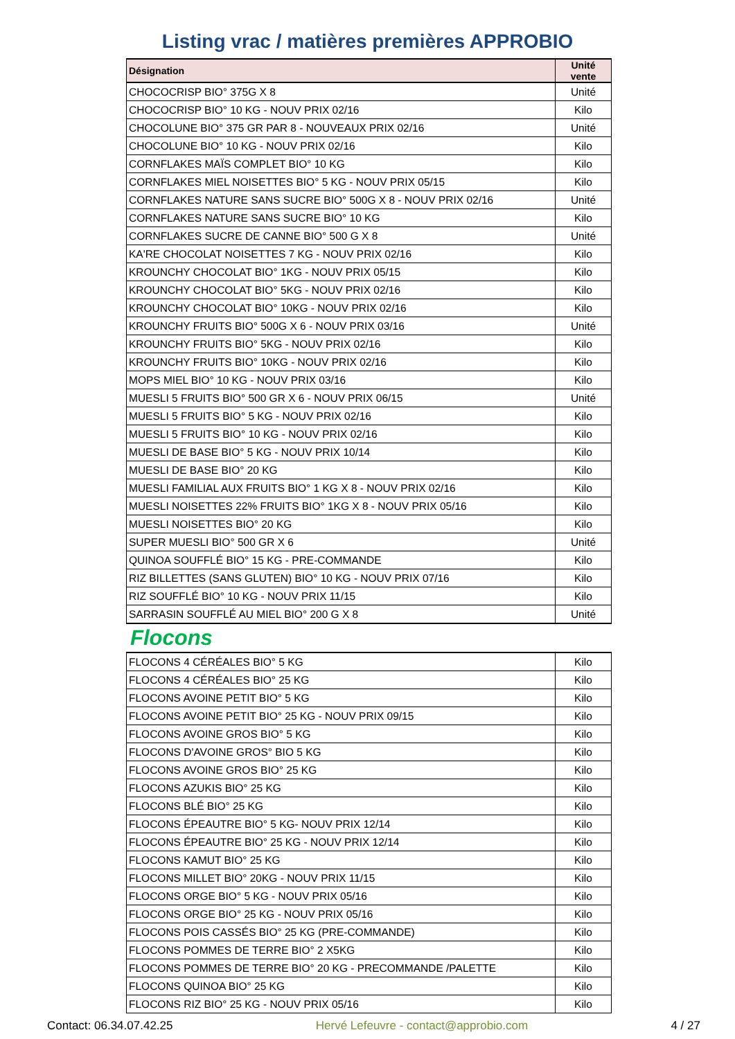Listing vrac / matières premières APPROBIO
| Désignation | Unité vente |
| --- | --- |
| CHOCOCRISP BIO° 375G X 8 | Unité |
| CHOCOCRISP BIO° 10 KG - NOUV PRIX 02/16 | Kilo |
| CHOCOLUNE BIO° 375 GR PAR 8 - NOUVEAUX PRIX 02/16 | Unité |
| CHOCOLUNE BIO° 10 KG - NOUV PRIX 02/16 | Kilo |
| CORNFLAKES MAÏS COMPLET BIO° 10 KG | Kilo |
| CORNFLAKES MIEL NOISETTES BIO° 5 KG - NOUV PRIX 05/15 | Kilo |
| CORNFLAKES NATURE SANS SUCRE BIO° 500G X 8 - NOUV PRIX 02/16 | Unité |
| CORNFLAKES NATURE SANS SUCRE BIO° 10 KG | Kilo |
| CORNFLAKES SUCRE DE CANNE BIO° 500 G X 8 | Unité |
| KA'RE CHOCOLAT NOISETTES 7 KG - NOUV PRIX 02/16 | Kilo |
| KROUNCHY CHOCOLAT BIO° 1KG - NOUV PRIX 05/15 | Kilo |
| KROUNCHY CHOCOLAT BIO° 5KG - NOUV PRIX 02/16 | Kilo |
| KROUNCHY CHOCOLAT BIO° 10KG - NOUV PRIX 02/16 | Kilo |
| KROUNCHY FRUITS BIO° 500G X 6 - NOUV PRIX 03/16 | Unité |
| KROUNCHY FRUITS BIO° 5KG - NOUV PRIX 02/16 | Kilo |
| KROUNCHY FRUITS BIO° 10KG - NOUV PRIX 02/16 | Kilo |
| MOPS MIEL BIO° 10 KG - NOUV PRIX 03/16 | Kilo |
| MUESLI 5 FRUITS BIO° 500 GR X 6 - NOUV PRIX 06/15 | Unité |
| MUESLI 5 FRUITS BIO° 5 KG - NOUV PRIX 02/16 | Kilo |
| MUESLI 5 FRUITS BIO° 10 KG - NOUV PRIX 02/16 | Kilo |
| MUESLI DE BASE BIO° 5 KG - NOUV PRIX 10/14 | Kilo |
| MUESLI DE BASE BIO° 20 KG | Kilo |
| MUESLI FAMILIAL AUX FRUITS BIO° 1 KG X 8 - NOUV PRIX 02/16 | Kilo |
| MUESLI NOISETTES 22% FRUITS BIO° 1KG X 8 - NOUV PRIX 05/16 | Kilo |
| MUESLI NOISETTES BIO° 20 KG | Kilo |
| SUPER MUESLI BIO° 500 GR X 6 | Unité |
| QUINOA SOUFFLÉ BIO° 15 KG - PRE-COMMANDE | Kilo |
| RIZ BILLETTES (SANS GLUTEN) BIO° 10 KG - NOUV PRIX 07/16 | Kilo |
| RIZ SOUFFLÉ BIO° 10 KG - NOUV PRIX 11/15 | Kilo |
| SARRASIN SOUFFLÉ AU MIEL BIO° 200 G X 8 | Unité |
Flocons
| FLOCONS 4 CÉRÉALES BIO° 5 KG | Kilo |
| FLOCONS 4 CÉRÉALES BIO° 25 KG | Kilo |
| FLOCONS AVOINE PETIT BIO° 5 KG | Kilo |
| FLOCONS AVOINE PETIT BIO° 25 KG - NOUV PRIX 09/15 | Kilo |
| FLOCONS AVOINE GROS BIO° 5 KG | Kilo |
| FLOCONS D'AVOINE GROS° BIO 5 KG | Kilo |
| FLOCONS AVOINE GROS BIO° 25 KG | Kilo |
| FLOCONS AZUKIS BIO° 25 KG | Kilo |
| FLOCONS BLÉ BIO° 25 KG | Kilo |
| FLOCONS ÉPEAUTRE BIO° 5 KG- NOUV PRIX 12/14 | Kilo |
| FLOCONS ÉPEAUTRE BIO° 25 KG - NOUV PRIX 12/14 | Kilo |
| FLOCONS KAMUT BIO° 25 KG | Kilo |
| FLOCONS MILLET BIO° 20KG - NOUV PRIX 11/15 | Kilo |
| FLOCONS ORGE BIO° 5 KG - NOUV PRIX 05/16 | Kilo |
| FLOCONS ORGE BIO° 25 KG - NOUV PRIX 05/16 | Kilo |
| FLOCONS POIS CASSÉS BIO° 25 KG (PRE-COMMANDE) | Kilo |
| FLOCONS POMMES DE TERRE BIO° 2 X5KG | Kilo |
| FLOCONS POMMES DE TERRE BIO° 20 KG - PRECOMMANDE /PALETTE | Kilo |
| FLOCONS QUINOA BIO° 25 KG | Kilo |
| FLOCONS RIZ BIO° 25 KG - NOUV PRIX 05/16 | Kilo |
Contact: 06.34.07.42.25 Hervé Lefeuvre - contact@approbio.com 4 / 27